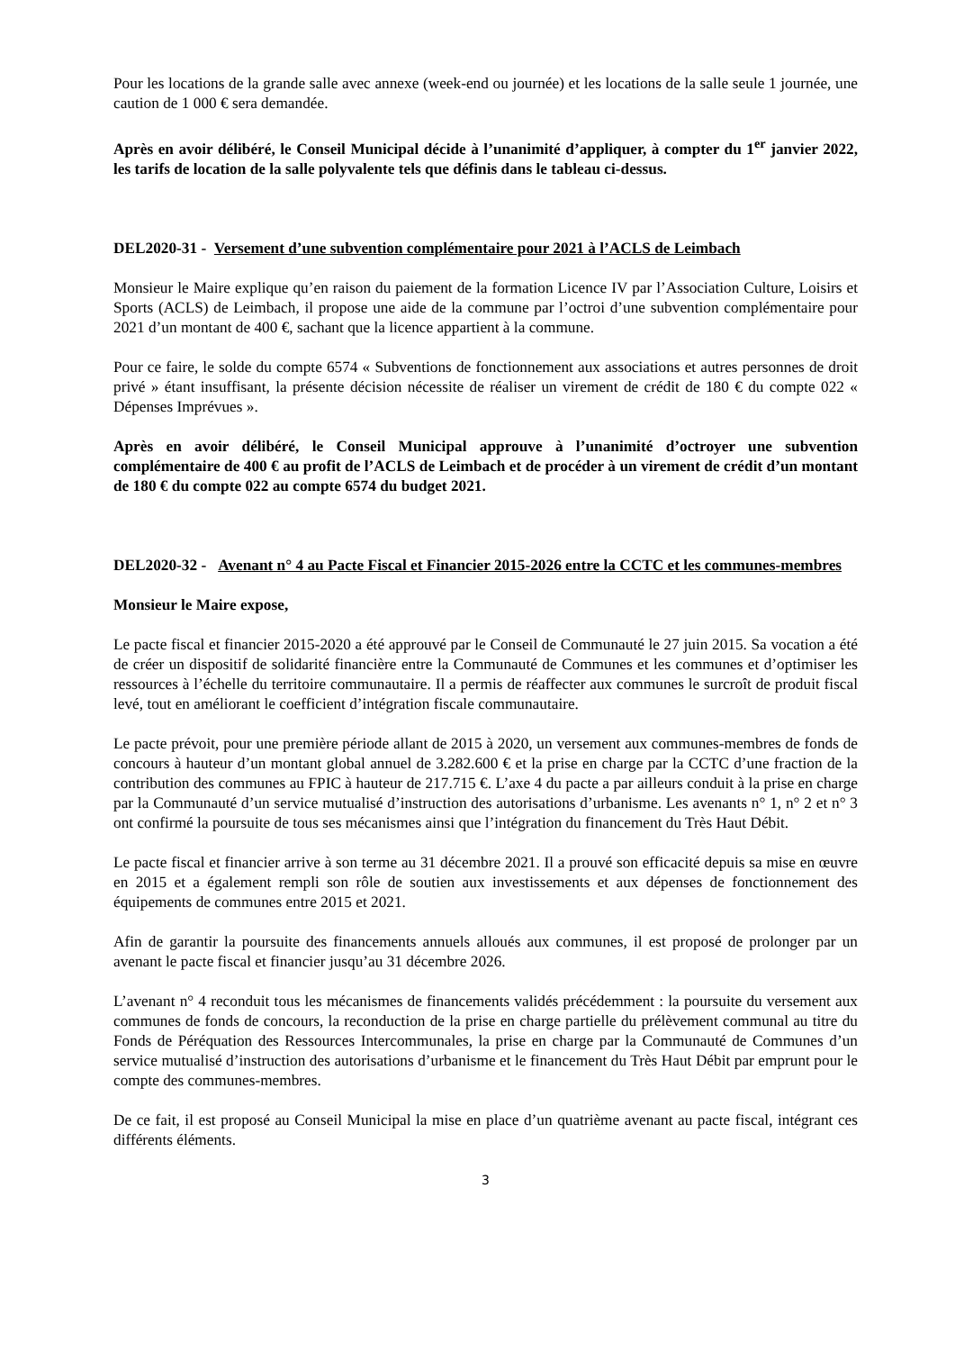Pour les locations de la grande salle avec annexe (week-end ou journée) et les locations de la salle seule 1 journée, une caution de 1 000 € sera demandée.
Après en avoir délibéré, le Conseil Municipal décide à l’unanimité d’appliquer, à compter du 1<sup>er</sup> janvier 2022, les tarifs de location de la salle polyvalente tels que définis dans le tableau ci-dessus.
DEL2020-31 - Versement d’une subvention complémentaire pour 2021 à l’ACLS de Leimbach
Monsieur le Maire explique qu’en raison du paiement de la formation Licence IV par l’Association Culture, Loisirs et Sports (ACLS) de Leimbach, il propose une aide de la commune par l’octroi d’une subvention complémentaire pour 2021 d’un montant de 400 €, sachant que la licence appartient à la commune.
Pour ce faire, le solde du compte 6574 « Subventions de fonctionnement aux associations et autres personnes de droit privé » étant insuffisant, la présente décision nécessite de réaliser un virement de crédit de 180 € du compte 022 « Dépenses Imprévues ».
Après en avoir délibéré, le Conseil Municipal approuve à l’unanimité d’octroyer une subvention complémentaire de 400 € au profit de l’ACLS de Leimbach et de procéder à un virement de crédit d’un montant de 180 € du compte 022 au compte 6574 du budget 2021.
DEL2020-32 - Avenant n° 4 au Pacte Fiscal et Financier 2015-2026 entre la CCTC et les communes-membres
Monsieur le Maire expose,
Le pacte fiscal et financier 2015-2020 a été approuvé par le Conseil de Communauté le 27 juin 2015. Sa vocation a été de créer un dispositif de solidarité financière entre la Communauté de Communes et les communes et d’optimiser les ressources à l’échelle du territoire communautaire. Il a permis de réaffecter aux communes le surcroît de produit fiscal levé, tout en améliorant le coefficient d’intégration fiscale communautaire.
Le pacte prévoit, pour une première période allant de 2015 à 2020, un versement aux communes-membres de fonds de concours à hauteur d’un montant global annuel de 3.282.600 € et la prise en charge par la CCTC d’une fraction de la contribution des communes au FPIC à hauteur de 217.715 €. L’axe 4 du pacte a par ailleurs conduit à la prise en charge par la Communauté d’un service mutualisé d’instruction des autorisations d’urbanisme. Les avenants n° 1, n° 2 et n° 3 ont confirmé la poursuite de tous ses mécanismes ainsi que l’intégration du financement du Très Haut Débit.
Le pacte fiscal et financier arrive à son terme au 31 décembre 2021. Il a prouvé son efficacité depuis sa mise en œuvre en 2015 et a également rempli son rôle de soutien aux investissements et aux dépenses de fonctionnement des équipements de communes entre 2015 et 2021.
Afin de garantir la poursuite des financements annuels alloués aux communes, il est proposé de prolonger par un avenant le pacte fiscal et financier jusqu’au 31 décembre 2026.
L’avenant n° 4 reconduit tous les mécanismes de financements validés précédemment : la poursuite du versement aux communes de fonds de concours, la reconduction de la prise en charge partielle du prélèvement communal au titre du Fonds de Péréquation des Ressources Intercommunales, la prise en charge par la Communauté de Communes d’un service mutualisé d’instruction des autorisations d’urbanisme et le financement du Très Haut Débit par emprunt pour le compte des communes-membres.
De ce fait, il est proposé au Conseil Municipal la mise en place d’un quatrième avenant au pacte fiscal, intégrant ces différents éléments.
3